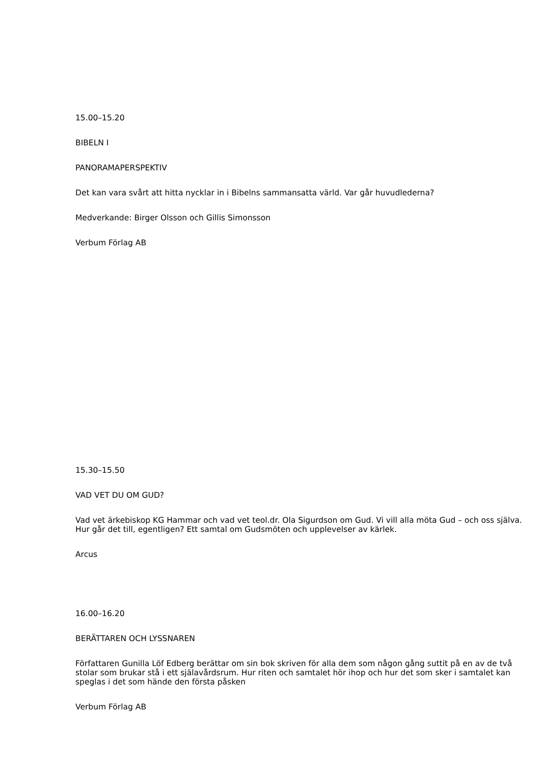15.00–15.20
BIBELN I
PANORAMAPERSPEKTIV
Det kan vara svårt att hitta nycklar in i Bibelns sammansatta värld. Var går huvudlederna?
Medverkande: Birger Olsson och Gillis Simonsson
Verbum Förlag AB
15.30–15.50
VAD VET DU OM GUD?
Vad vet ärkebiskop KG Hammar och vad vet teol.dr. Ola Sigurdson om Gud. Vi vill alla möta Gud – och oss själva. Hur går det till, egentligen? Ett samtal om Gudsmöten och upplevelser av kärlek.
Arcus
16.00–16.20
BERÄTTAREN OCH LYSSNAREN
Författaren Gunilla Löf Edberg berättar om sin bok skriven för alla dem som någon gång suttit på en av de två stolar som brukar stå i ett själavårdsrum. Hur riten och samtalet hör ihop och hur det som sker i samtalet kan speglas i det som hände den första påsken
Verbum Förlag AB